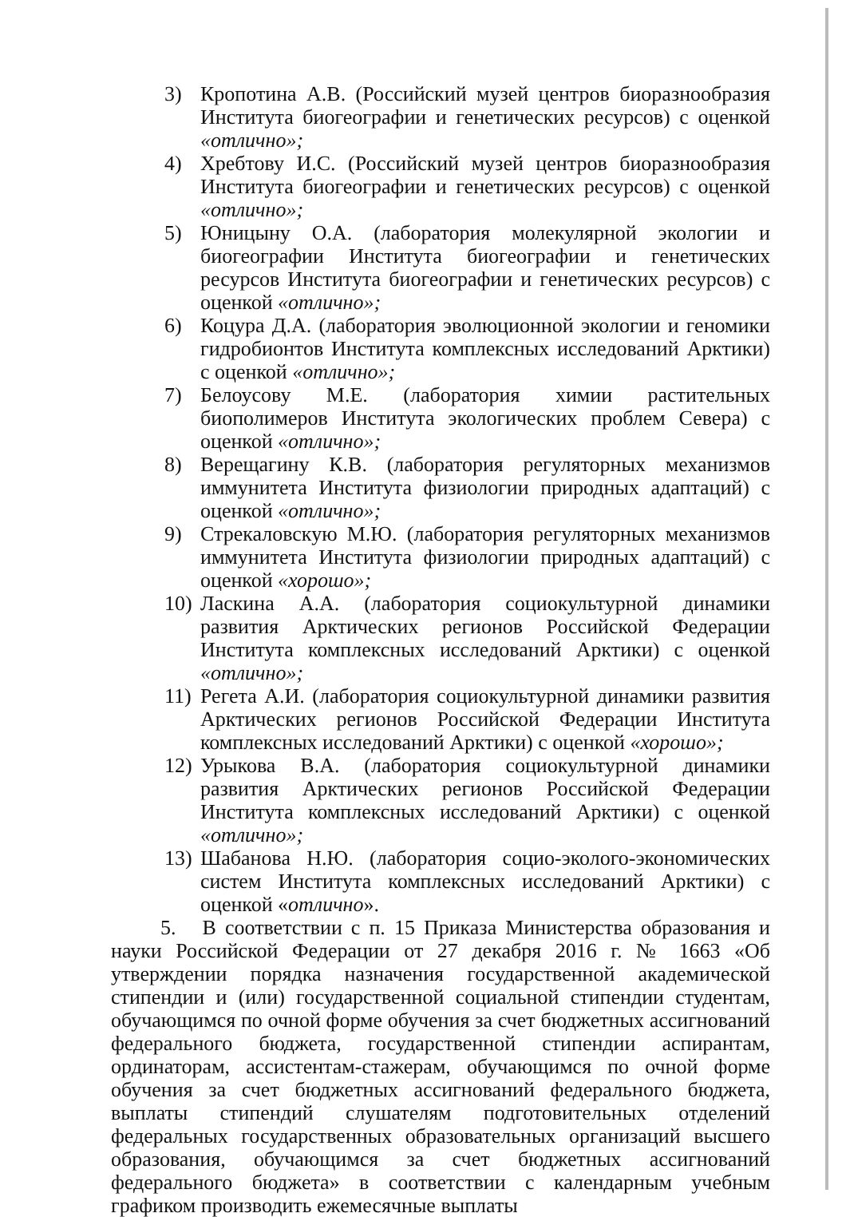3) Кропотина А.В. (Российский музей центров биоразнообразия Института биогеографии и генетических ресурсов) с оценкой «отлично»;
4) Хребтову И.С. (Российский музей центров биоразнообразия Института биогеографии и генетических ресурсов) с оценкой «отлично»;
5) Юницыну О.А. (лаборатория молекулярной экологии и биогеографии Института биогеографии и генетических ресурсов Института биогеографии и генетических ресурсов) с оценкой «отлично»;
6) Коцура Д.А. (лаборатория эволюционной экологии и геномики гидробионтов Института комплексных исследований Арктики) с оценкой «отлично»;
7) Белоусову М.Е. (лаборатория химии растительных биополимеров Института экологических проблем Севера) с оценкой «отлично»;
8) Верещагину К.В. (лаборатория регуляторных механизмов иммунитета Института физиологии природных адаптаций) с оценкой «отлично»;
9) Стрекаловскую М.Ю. (лаборатория регуляторных механизмов иммунитета Института физиологии природных адаптаций) с оценкой «хорошо»;
10) Ласкина А.А. (лаборатория социокультурной динамики развития Арктических регионов Российской Федерации Института комплексных исследований Арктики) с оценкой «отлично»;
11) Регета А.И. (лаборатория социокультурной динамики развития Арктических регионов Российской Федерации Института комплексных исследований Арктики) с оценкой «хорошо»;
12) Урыкова В.А. (лаборатория социокультурной динамики развития Арктических регионов Российской Федерации Института комплексных исследований Арктики) с оценкой «отлично»;
13) Шабанова Н.Ю. (лаборатория социо-эколого-экономических систем Института комплексных исследований Арктики) с оценкой «отлично».
5. В соответствии с п. 15 Приказа Министерства образования и науки Российской Федерации от 27 декабря 2016 г. № 1663 «Об утверждении порядка назначения государственной академической стипендии и (или) государственной социальной стипендии студентам, обучающимся по очной форме обучения за счет бюджетных ассигнований федерального бюджета, государственной стипендии аспирантам, ординаторам, ассистентам-стажерам, обучающимся по очной форме обучения за счет бюджетных ассигнований федерального бюджета, выплаты стипендий слушателям подготовительных отделений федеральных государственных образовательных организаций высшего образования, обучающимся за счет бюджетных ассигнований федерального бюджета» в соответствии с календарным учебным графиком производить ежемесячные выплаты